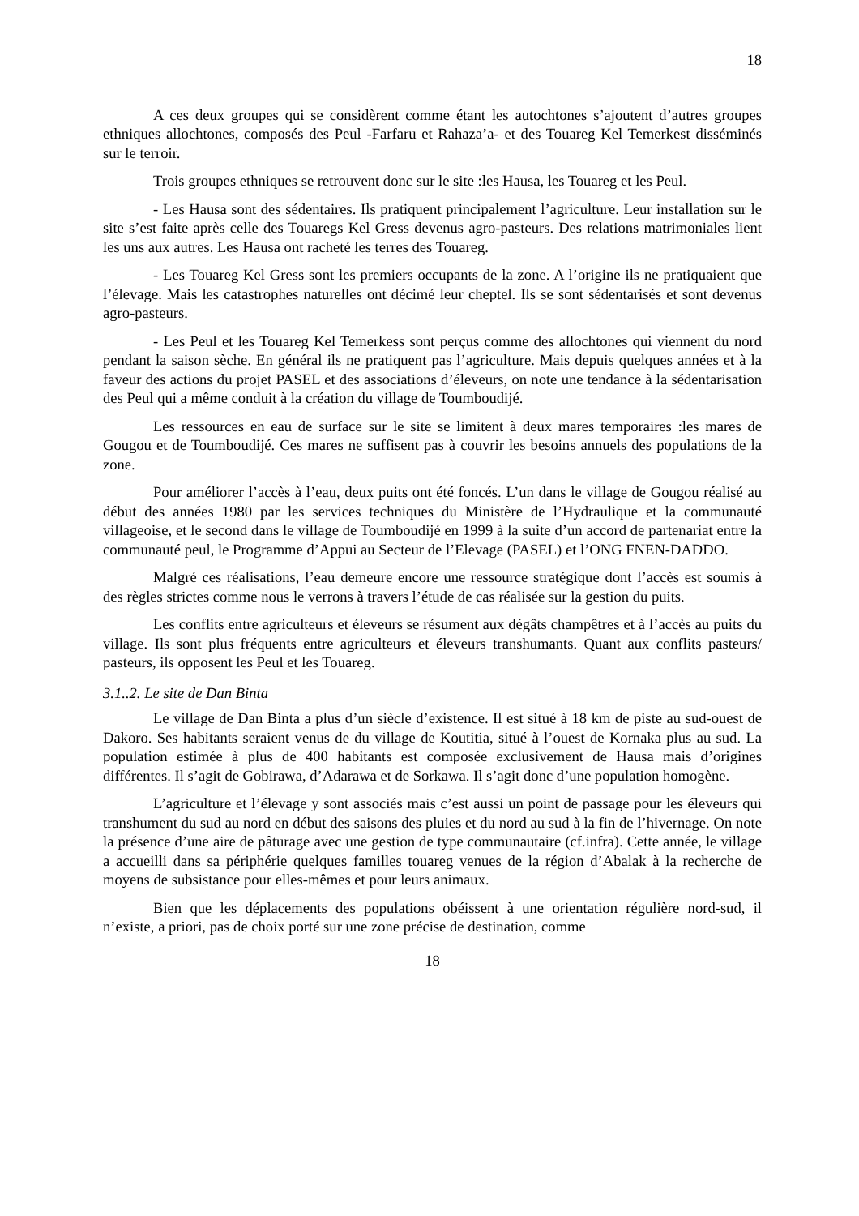18
A ces deux groupes qui se considèrent comme étant les autochtones s’ajoutent d’autres groupes ethniques allochtones, composés des Peul -Farfaru et Rahaza’a- et des Touareg Kel Temerkest disséminés sur le terroir.
Trois groupes ethniques se retrouvent donc sur le site :les Hausa, les Touareg et les Peul.
- Les Hausa sont des sédentaires. Ils pratiquent principalement l’agriculture. Leur installation sur le site s’est faite après celle des Touaregs Kel Gress devenus agro-pasteurs. Des relations matrimoniales lient les uns aux autres. Les Hausa ont racheté les terres des Touareg.
- Les Touareg Kel Gress sont les premiers occupants de la zone. A l’origine ils ne pratiquaient que l’élevage. Mais les catastrophes naturelles ont décimé leur cheptel. Ils se sont sédentarisés et sont devenus agro-pasteurs.
- Les Peul et les Touareg Kel Temerkess sont perçus comme des allochtones qui viennent du nord pendant la saison sèche. En général ils ne pratiquent pas l’agriculture. Mais depuis quelques années et à la faveur des actions du projet PASEL et des associations d’éleveurs, on note une tendance à la sédentarisation des Peul qui a même conduit à la création du village de Toumboudijé.
Les ressources en eau de surface sur le site se limitent à deux mares temporaires :les mares de Gougou et de Toumboudijé. Ces mares ne suffisent pas à couvrir les besoins annuels des populations de la zone.
Pour améliorer l’accès à l’eau, deux puits ont été foncés. L’un dans le village de Gougou réalisé au début des années 1980 par les services techniques du Ministère de l’Hydraulique et la communauté villageoise, et le second dans le village de Toumboudijé en 1999 à la suite d’un accord de partenariat entre la communauté peul, le Programme d’Appui au Secteur de l’Elevage (PASEL) et l’ONG FNEN-DADDO.
Malgré ces réalisations, l’eau demeure encore une ressource stratégique dont l’accès est soumis à des règles strictes comme nous le verrons à travers l’étude de cas réalisée sur la gestion du puits.
Les conflits entre agriculteurs et éleveurs se résument aux dégâts champêtres et à l’accès au puits du village. Ils sont plus fréquents entre agriculteurs et éleveurs transhumants. Quant aux conflits pasteurs/ pasteurs, ils opposent les Peul et les Touareg.
3.1..2. Le site de Dan Binta
Le village de Dan Binta a plus d’un siècle d’existence. Il est situé à 18 km de piste au sud-ouest de Dakoro. Ses habitants seraient venus de du village de Koutitia, situé à l’ouest de Kornaka plus au sud. La population estimée à plus de 400 habitants est composée exclusivement de Hausa mais d’origines différentes. Il s’agit de Gobirawa, d’Adarawa et de Sorkawa. Il s’agit donc d’une population homogène.
L’agriculture et l’élevage y sont associés mais c’est aussi un point de passage pour les éleveurs qui transhument du sud au nord en début des saisons des pluies et du nord au sud à la fin de l’hivernage. On note la présence d’une aire de pâturage avec une gestion de type communautaire (cf.infra). Cette année, le village a accueilli dans sa périphérie quelques familles touareg venues de la région d’Abalak à la recherche de moyens de subsistance pour elles-mêmes et pour leurs animaux.
Bien que les déplacements des populations obéissent à une orientation régulière nord-sud, il n’existe, a priori, pas de choix porté sur une zone précise de destination, comme
18